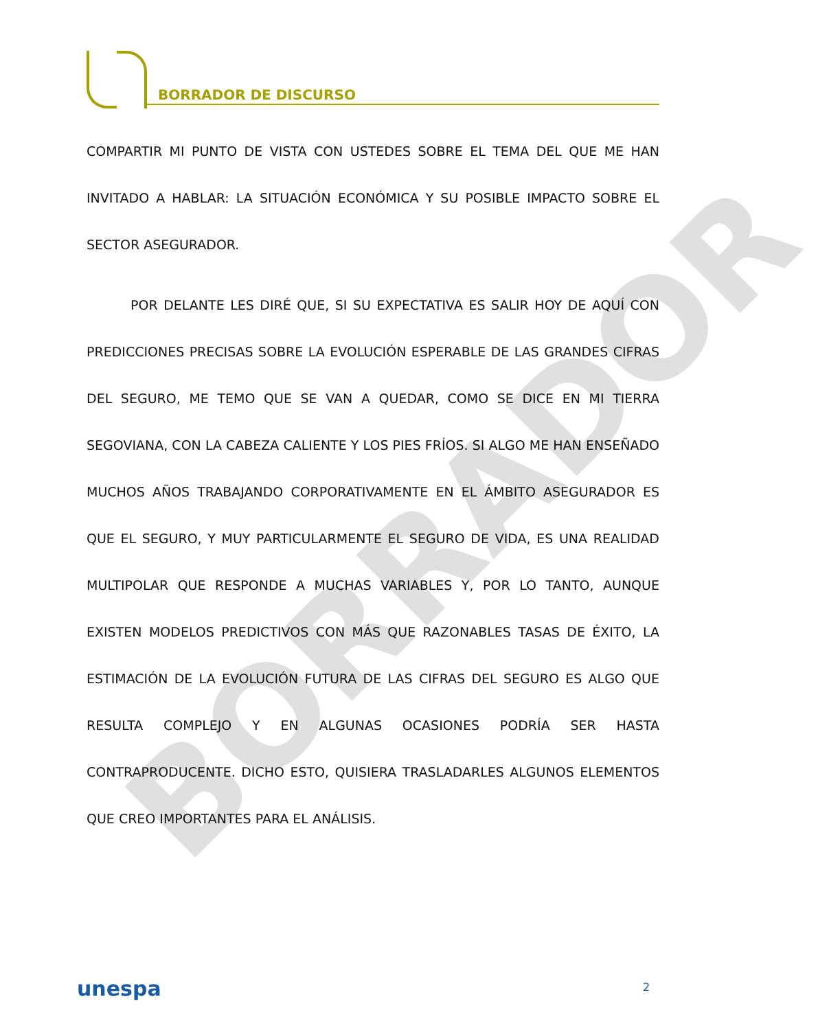BORRADOR DE DISCURSO
COMPARTIR MI PUNTO DE VISTA CON USTEDES SOBRE EL TEMA DEL QUE ME HAN INVITADO A HABLAR: LA SITUACIÓN ECONÓMICA Y SU POSIBLE IMPACTO SOBRE EL SECTOR ASEGURADOR.
POR DELANTE LES DIRÉ QUE, SI SU EXPECTATIVA ES SALIR HOY DE AQUÍ CON PREDICCIONES PRECISAS SOBRE LA EVOLUCIÓN ESPERABLE DE LAS GRANDES CIFRAS DEL SEGURO, ME TEMO QUE SE VAN A QUEDAR, COMO SE DICE EN MI TIERRA SEGOVIANA, CON LA CABEZA CALIENTE Y LOS PIES FRÍOS. SI ALGO ME HAN ENSEÑADO MUCHOS AÑOS TRABAJANDO CORPORATIVAMENTE EN EL ÁMBITO ASEGURADOR ES QUE EL SEGURO, Y MUY PARTICULARMENTE EL SEGURO DE VIDA, ES UNA REALIDAD MULTIPOLAR QUE RESPONDE A MUCHAS VARIABLES Y, POR LO TANTO, AUNQUE EXISTEN MODELOS PREDICTIVOS CON MÁS QUE RAZONABLES TASAS DE ÉXITO, LA ESTIMACIÓN DE LA EVOLUCIÓN FUTURA DE LAS CIFRAS DEL SEGURO ES ALGO QUE RESULTA COMPLEJO Y EN ALGUNAS OCASIONES PODRÍA SER HASTA CONTRAPRODUCENTE. DICHO ESTO, QUISIERA TRASLADARLES ALGUNOS ELEMENTOS QUE CREO IMPORTANTES PARA EL ANÁLISIS.
BORRADOR
unespa 2